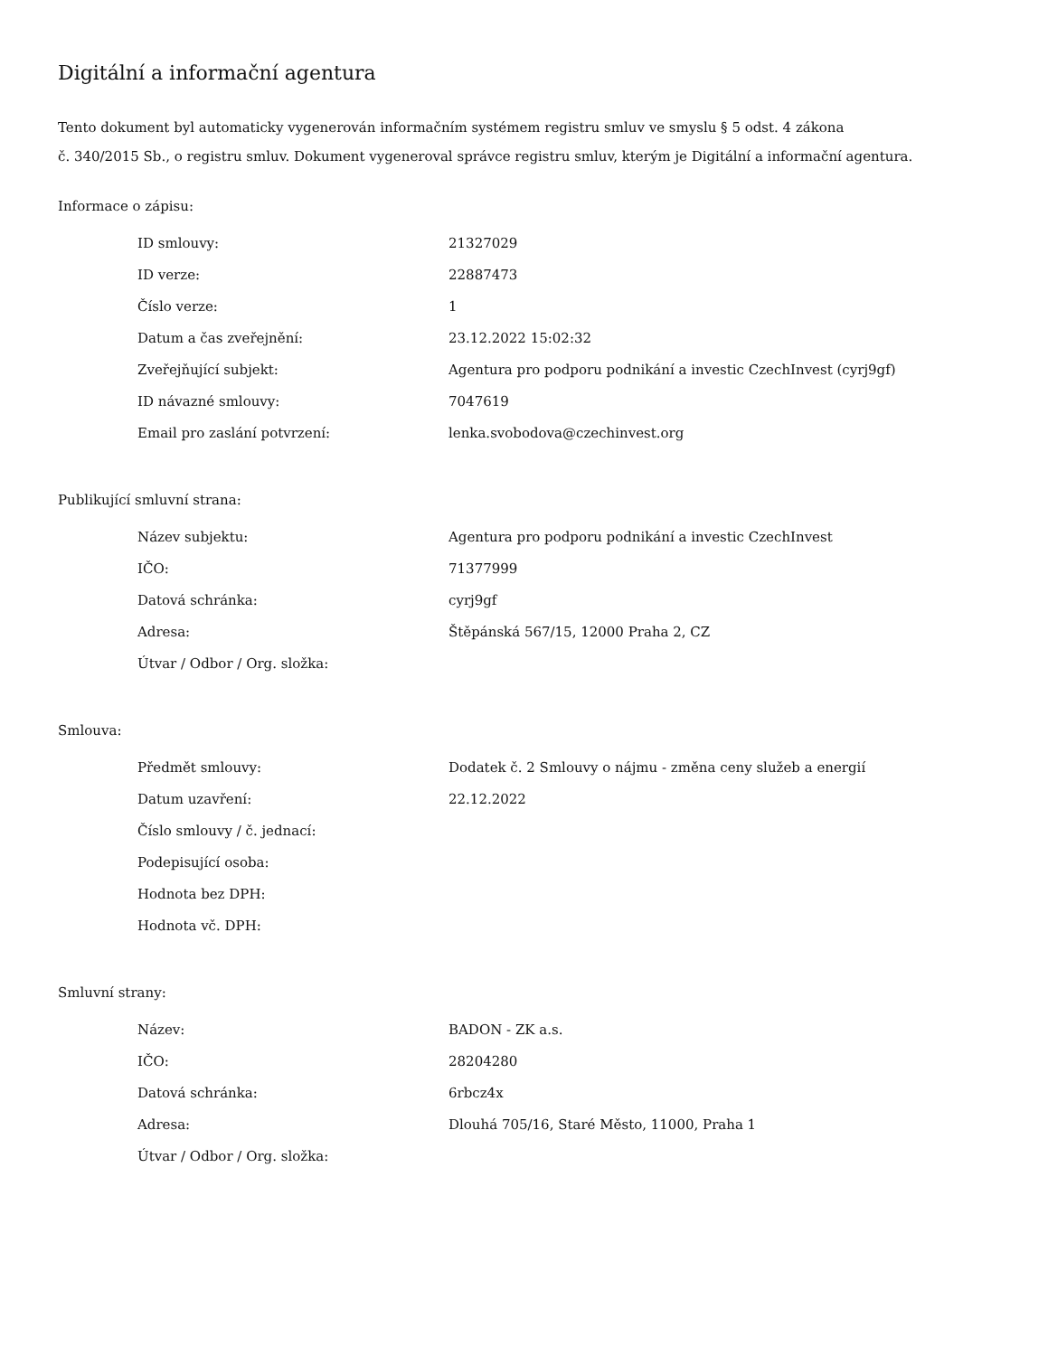Digitální a informační agentura
Tento dokument byl automaticky vygenerován informačním systémem registru smluv ve smyslu § 5 odst. 4 zákona
č. 340/2015 Sb., o registru smluv. Dokument vygeneroval správce registru smluv, kterým je Digitální a informační agentura.
Informace o zápisu:
| ID smlouvy: | 21327029 |
| ID verze: | 22887473 |
| Číslo verze: | 1 |
| Datum a čas zveřejnění: | 23.12.2022 15:02:32 |
| Zveřejňující subjekt: | Agentura pro podporu podnikání a investic CzechInvest (cyrj9gf) |
| ID návazné smlouvy: | 7047619 |
| Email pro zaslání potvrzení: | lenka.svobodova@czechinvest.org |
Publikující smluvní strana:
| Název subjektu: | Agentura pro podporu podnikání a investic CzechInvest |
| IČO: | 71377999 |
| Datová schránka: | cyrj9gf |
| Adresa: | Štěpánská 567/15, 12000 Praha 2, CZ |
| Útvar / Odbor / Org. složka: | |
Smlouva:
| Předmět smlouvy: | Dodatek č. 2 Smlouvy o nájmu - změna ceny služeb a energií |
| Datum uzavření: | 22.12.2022 |
| Číslo smlouvy / č. jednací: | |
| Podepisující osoba: | |
| Hodnota bez DPH: | |
| Hodnota vč. DPH: | |
Smluvní strany:
| Název: | BADON - ZK a.s. |
| IČO: | 28204280 |
| Datová schránka: | 6rbcz4x |
| Adresa: | Dlouhá 705/16, Staré Město, 11000, Praha 1 |
| Útvar / Odbor / Org. složka: | |